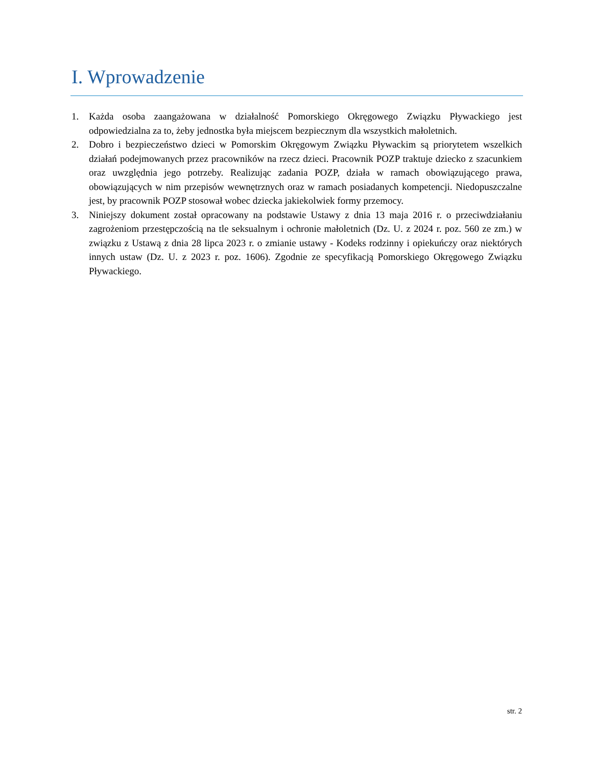I. Wprowadzenie
1. Każda osoba zaangażowana w działalność Pomorskiego Okręgowego Związku Pływackiego jest odpowiedzialna za to, żeby jednostka była miejscem bezpiecznym dla wszystkich małoletnich.
2. Dobro i bezpieczeństwo dzieci w Pomorskim Okręgowym Związku Pływackim są priorytetem wszelkich działań podejmowanych przez pracowników na rzecz dzieci. Pracownik POZP traktuje dziecko z szacunkiem oraz uwzględnia jego potrzeby. Realizując zadania POZP, działa w ramach obowiązującego prawa, obowiązujących w nim przepisów wewnętrznych oraz w ramach posiadanych kompetencji. Niedopuszczalne jest, by pracownik POZP stosował wobec dziecka jakiekolwiek formy przemocy.
3. Niniejszy dokument został opracowany na podstawie Ustawy z dnia 13 maja 2016 r. o przeciwdziałaniu zagrożeniom przestępczością na tle seksualnym i ochronie małoletnich (Dz. U. z 2024 r. poz. 560 ze zm.) w związku z Ustawą z dnia 28 lipca 2023 r. o zmianie ustawy - Kodeks rodzinny i opiekuńczy oraz niektórych innych ustaw (Dz. U. z 2023 r. poz. 1606). Zgodnie ze specyfikacją Pomorskiego Okręgowego Związku Pływackiego.
str. 2